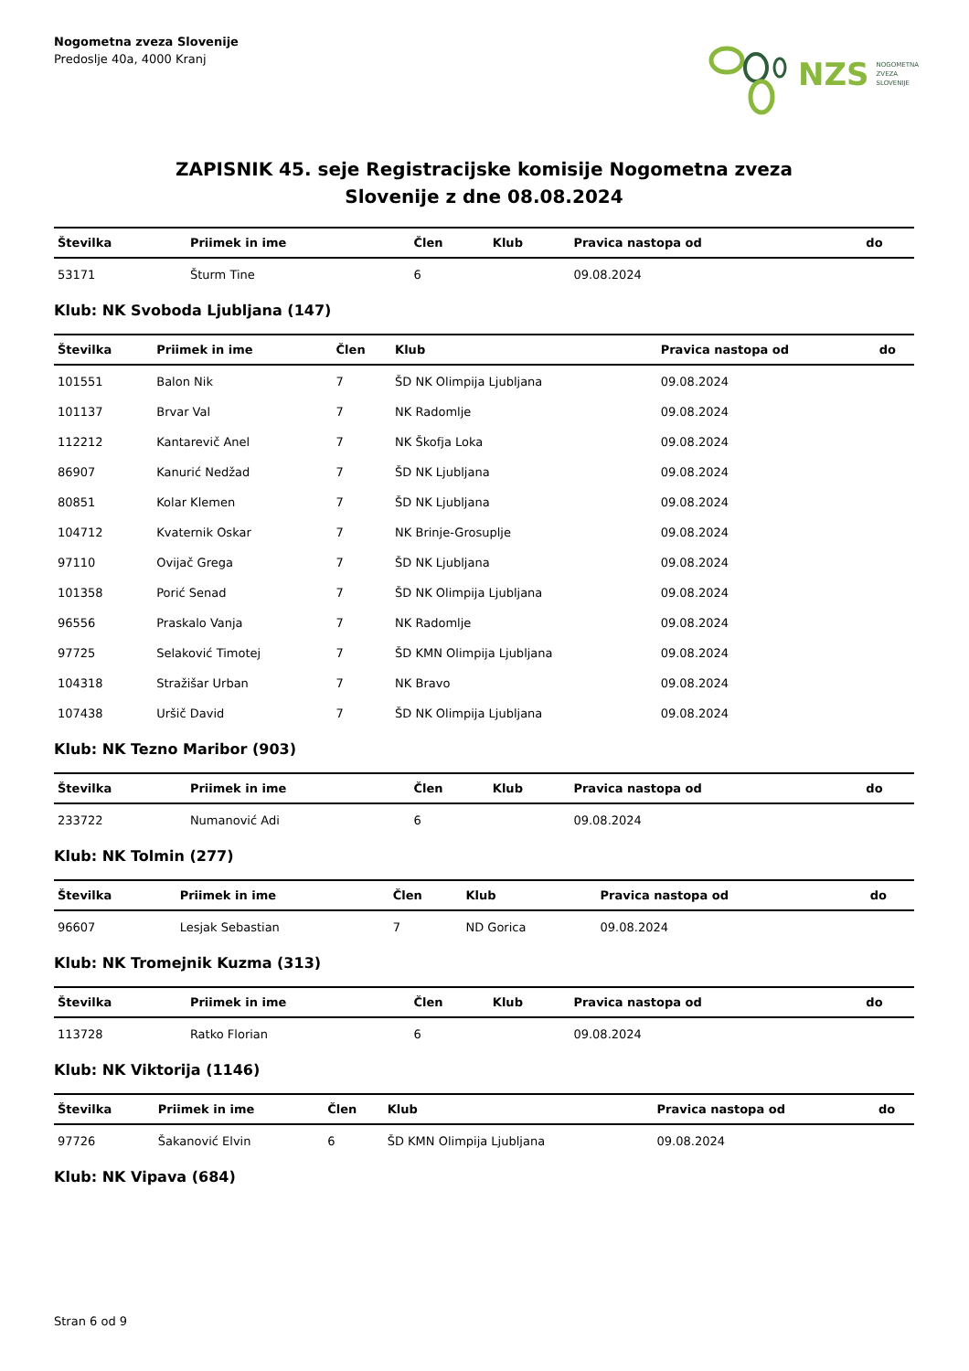Nogometna zveza Slovenije
Predoslje 40a, 4000 Kranj
NZS NOGOMETNA
ZVEZA
SLOVENIJE
ZAPISNIK 45. seje Registracijske komisije Nogometna zveza
Slovenije z dne 08.08.2024
| Številka | Priimek in ime | Člen | Klub | Pravica nastopa od | do |
| --- | --- | --- | --- | --- | --- |
| 53171 | Šturm Tine | 6 | | 09.08.2024 | |
Klub: NK Svoboda Ljubljana (147)
| Številka | Priimek in ime | Člen | Klub | Pravica nastopa od | do |
| --- | --- | --- | --- | --- | --- |
| 101551 | Balon Nik | 7 | ŠD NK Olimpija Ljubljana | 09.08.2024 | |
| 101137 | Brvar Val | 7 | NK Radomlje | 09.08.2024 | |
| 112212 | Kantarevič Anel | 7 | NK Škofja Loka | 09.08.2024 | |
| 86907 | Kanurić Nedžad | 7 | ŠD NK Ljubljana | 09.08.2024 | |
| 80851 | Kolar Klemen | 7 | ŠD NK Ljubljana | 09.08.2024 | |
| 104712 | Kvaternik Oskar | 7 | NK Brinje-Grosuplje | 09.08.2024 | |
| 97110 | Ovijač Grega | 7 | ŠD NK Ljubljana | 09.08.2024 | |
| 101358 | Porić Senad | 7 | ŠD NK Olimpija Ljubljana | 09.08.2024 | |
| 96556 | Praskalo Vanja | 7 | NK Radomlje | 09.08.2024 | |
| 97725 | Selaković Timotej | 7 | ŠD KMN Olimpija Ljubljana | 09.08.2024 | |
| 104318 | Stražišar Urban | 7 | NK Bravo | 09.08.2024 | |
| 107438 | Uršič David | 7 | ŠD NK Olimpija Ljubljana | 09.08.2024 | |
Klub: NK Tezno Maribor (903)
| Številka | Priimek in ime | Člen | Klub | Pravica nastopa od | do |
| --- | --- | --- | --- | --- | --- |
| 233722 | Numanović Adi | 6 | | 09.08.2024 | |
Klub: NK Tolmin (277)
| Številka | Priimek in ime | Člen | Klub | Pravica nastopa od | do |
| --- | --- | --- | --- | --- | --- |
| 96607 | Lesjak Sebastian | 7 | ND Gorica | 09.08.2024 | |
Klub: NK Tromejnik Kuzma (313)
| Številka | Priimek in ime | Člen | Klub | Pravica nastopa od | do |
| --- | --- | --- | --- | --- | --- |
| 113728 | Ratko Florian | 6 | | 09.08.2024 | |
Klub: NK Viktorija (1146)
| Številka | Priimek in ime | Člen | Klub | Pravica nastopa od | do |
| --- | --- | --- | --- | --- | --- |
| 97726 | Šakanović Elvin | 6 | ŠD KMN Olimpija Ljubljana | 09.08.2024 | |
Klub: NK Vipava (684)
Stran 6 od 9